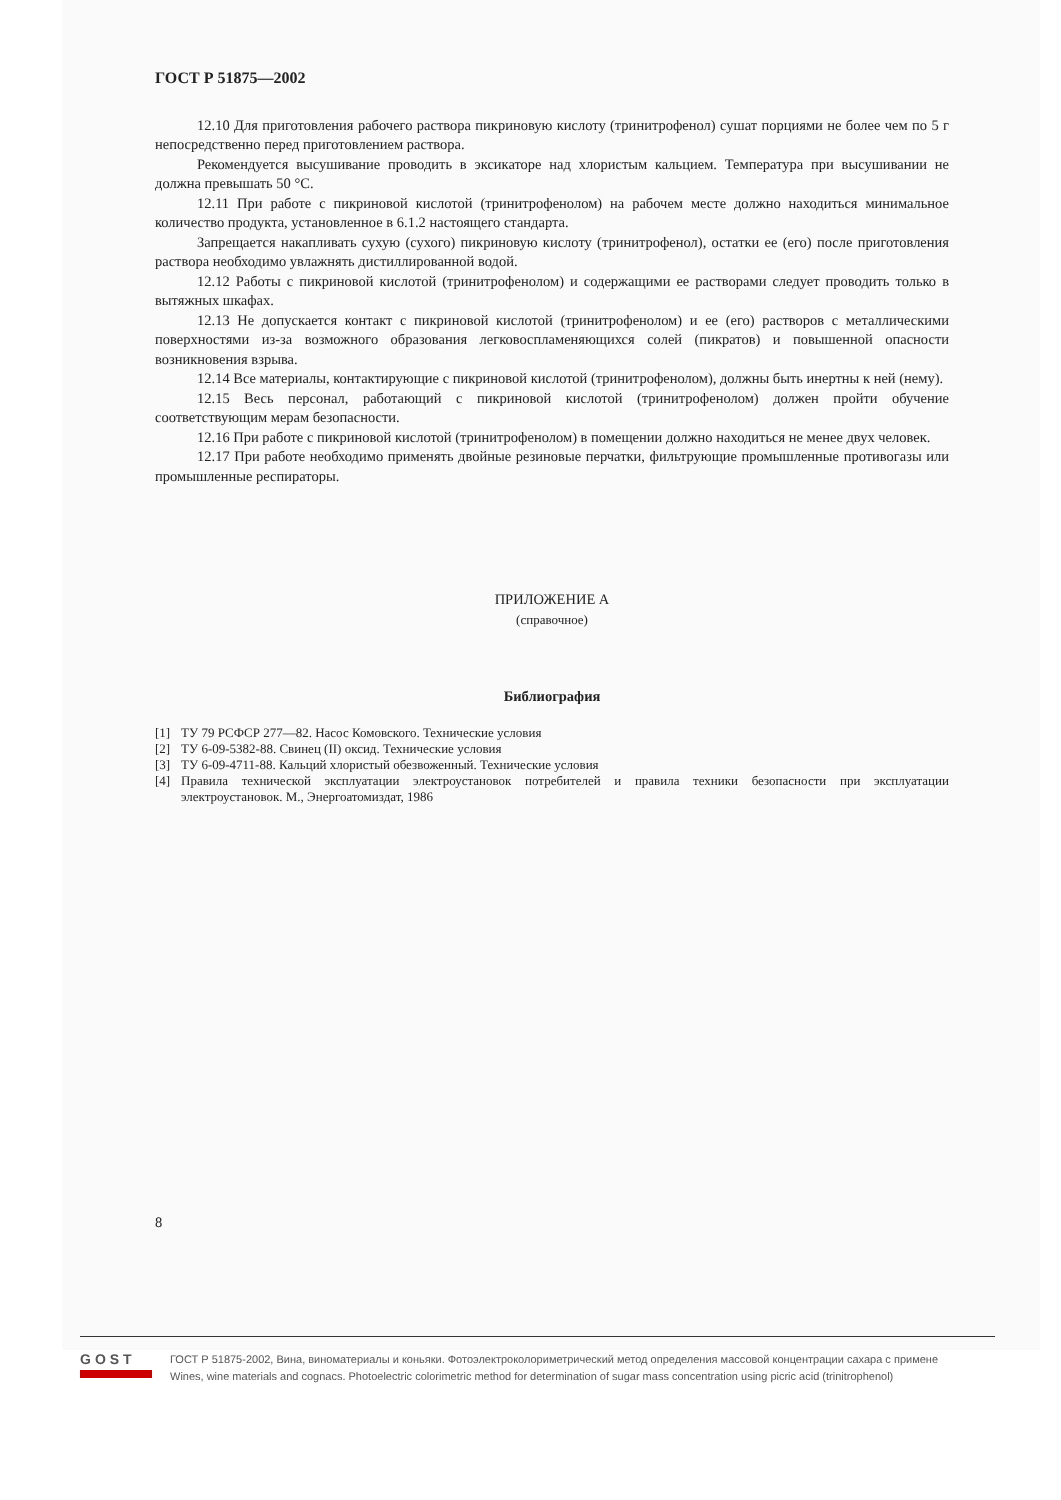ГОСТ Р 51875—2002
12.10 Для приготовления рабочего раствора пикриновую кислоту (тринитрофенол) сушат порциями не более чем по 5 г непосредственно перед приготовлением раствора.
Рекомендуется высушивание проводить в эксикаторе над хлористым кальцием. Температура при высушивании не должна превышать 50 °С.
12.11 При работе с пикриновой кислотой (тринитрофенолом) на рабочем месте должно находиться минимальное количество продукта, установленное в 6.1.2 настоящего стандарта.
Запрещается накапливать сухую (сухого) пикриновую кислоту (тринитрофенол), остатки ее (его) после приготовления раствора необходимо увлажнять дистиллированной водой.
12.12 Работы с пикриновой кислотой (тринитрофенолом) и содержащими ее растворами следует проводить только в вытяжных шкафах.
12.13 Не допускается контакт с пикриновой кислотой (тринитрофенолом) и ее (его) растворов с металлическими поверхностями из-за возможного образования легковоспламеняющихся солей (пикратов) и повышенной опасности возникновения взрыва.
12.14 Все материалы, контактирующие с пикриновой кислотой (тринитрофенолом), должны быть инертны к ней (нему).
12.15 Весь персонал, работающий с пикриновой кислотой (тринитрофенолом) должен пройти обучение соответствующим мерам безопасности.
12.16 При работе с пикриновой кислотой (тринитрофенолом) в помещении должно находиться не менее двух человек.
12.17 При работе необходимо применять двойные резиновые перчатки, фильтрующие промышленные противогазы или промышленные респираторы.
ПРИЛОЖЕНИЕ А
(справочное)
Библиография
[1] ТУ 79 РСФСР 277—82. Насос Комовского. Технические условия
[2] ТУ 6-09-5382-88. Свинец (II) оксид. Технические условия
[3] ТУ 6-09-4711-88. Кальций хлористый обезвоженный. Технические условия
[4] Правила технической эксплуатации электроустановок потребителей и правила техники безопасности при эксплуатации электроустановок. М., Энергоатомиздат, 1986
8
GOST
ГОСТ Р 51875-2002, Вина, виноматериалы и коньяки. Фотоэлектроколориметрический метод определения массовой концентрации сахара с примене
Wines, wine materials and cognacs. Photoelectric colorimetric method for determination of sugar mass concentration using picric acid (trinitrophenol)